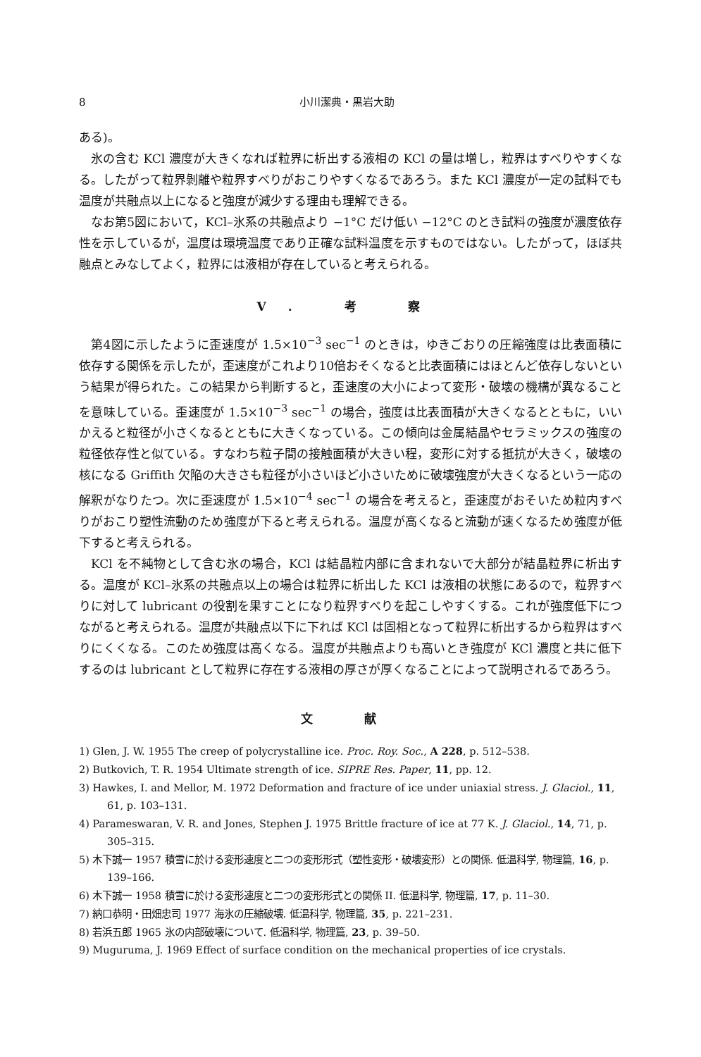8 小川潔典・黒岩大助
ある)。
氷の含む KCl 濃度が大きくなれば粒界に析出する液相の KCl の量は増し，粒界はすべりやすくなる。したがって粒界剝離や粒界すべりがおこりやすくなるであろう。また KCl 濃度が一定の試料でも温度が共融点以上になると強度が減少する理由も理解できる。
なお第5図において，KCl–氷系の共融点より −1°C だけ低い −12°C のとき試料の強度が濃度依存性を示しているが，温度は環境温度であり正確な試料温度を示すものではない。したがって，ほぼ共融点とみなしてよく，粒界には液相が存在していると考えられる。
V. 考 察
第4図に示したように歪速度が 1.5×10<sup>−3</sup> sec<sup>−1</sup> のときは，ゆきごおりの圧縮強度は比表面積に依存する関係を示したが，歪速度がこれより10倍おそくなると比表面積にはほとんど依存しないという結果が得られた。この結果から判断すると，歪速度の大小によって変形・破壊の機構が異なることを意味している。歪速度が 1.5×10<sup>−3</sup> sec<sup>−1</sup> の場合，強度は比表面積が大きくなるとともに，いいかえると粒径が小さくなるとともに大きくなっている。この傾向は金属結晶やセラミックスの強度の粒径依存性と似ている。すなわち粒子間の接触面積が大きい程，変形に対する抵抗が大きく，破壊の核になる Griffith 欠陥の大きさも粒径が小さいほど小さいために破壊強度が大きくなるという一応の解釈がなりたつ。次に歪速度が 1.5×10<sup>−4</sup> sec<sup>−1</sup> の場合を考えると，歪速度がおそいため粒内すべりがおこり塑性流動のため強度が下ると考えられる。温度が高くなると流動が速くなるため強度が低下すると考えられる。
KCl を不純物として含む氷の場合，KCl は結晶粒内部に含まれないで大部分が結晶粒界に析出する。温度が KCl–氷系の共融点以上の場合は粒界に析出した KCl は液相の状態にあるので，粒界すべりに対して lubricant の役割を果すことになり粒界すべりを起こしやすくする。これが強度低下につながると考えられる。温度が共融点以下に下れば KCl は固相となって粒界に析出するから粒界はすべりにくくなる。このため強度は高くなる。温度が共融点よりも高いとき強度が KCl 濃度と共に低下するのは lubricant として粒界に存在する液相の厚さが厚くなることによって説明されるであろう。
文 献
1) Glen, J. W. 1955 The creep of polycrystalline ice. Proc. Roy. Soc., A 228, p. 512–538.
2) Butkovich, T. R. 1954 Ultimate strength of ice. SIPRE Res. Paper, 11, pp. 12.
3) Hawkes, I. and Mellor, M. 1972 Deformation and fracture of ice under uniaxial stress. J. Glaciol., 11, 61, p. 103–131.
4) Parameswaran, V. R. and Jones, Stephen J. 1975 Brittle fracture of ice at 77 K. J. Glaciol., 14, 71, p. 305–315.
5) 木下誠一 1957 積雪に於ける変形速度と二つの変形形式（塑性変形・破壊変形）との関係. 低温科学, 物理篇, 16, p. 139–166.
6) 木下誠一 1958 積雪に於ける変形速度と二つの変形形式との関係 II. 低温科学, 物理篇, 17, p. 11–30.
7) 納口恭明・田畑忠司 1977 海氷の圧縮破壊. 低温科学, 物理篇, 35, p. 221–231.
8) 若浜五郎 1965 氷の内部破壊について. 低温科学, 物理篇, 23, p. 39–50.
9) Muguruma, J. 1969 Effect of surface condition on the mechanical properties of ice crystals.